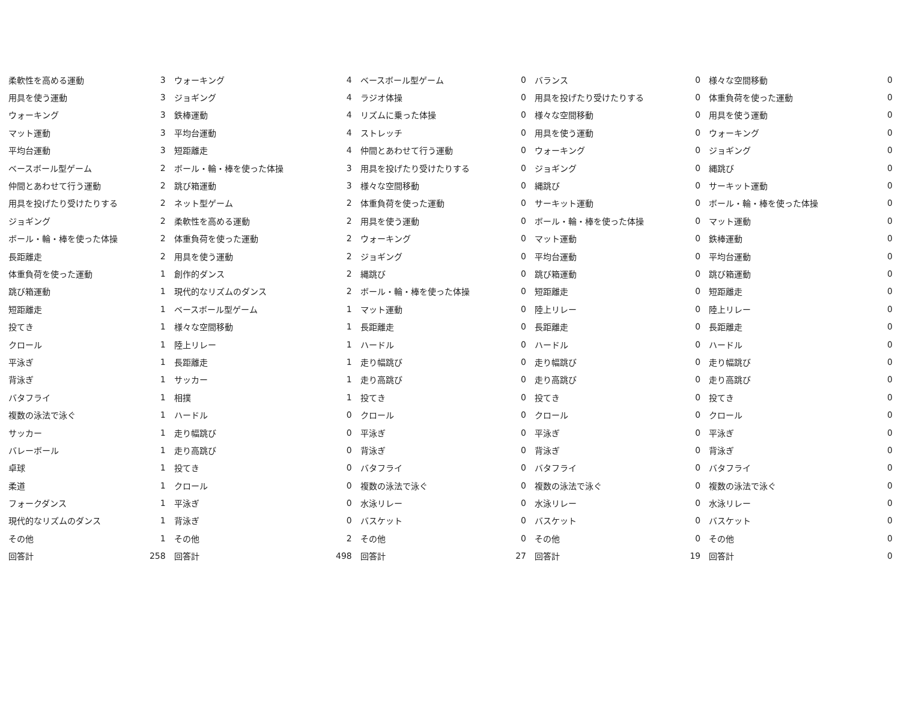| 柔軟性を高める運動 | 3 | ウォーキング | 4 | ベースボール型ゲーム | 0 | バランス | 0 | 様々な空間移動 | 0 |
| 用具を使う運動 | 3 | ジョギング | 4 | ラジオ体操 | 0 | 用具を投げたり受けたりする | 0 | 体重負荷を使った運動 | 0 |
| ウォーキング | 3 | 鉄棒運動 | 4 | リズムに乗った体操 | 0 | 様々な空間移動 | 0 | 用具を使う運動 | 0 |
| マット運動 | 3 | 平均台運動 | 4 | ストレッチ | 0 | 用具を使う運動 | 0 | ウォーキング | 0 |
| 平均台運動 | 3 | 短距離走 | 4 | 仲間とあわせて行う運動 | 0 | ウォーキング | 0 | ジョギング | 0 |
| ベースボール型ゲーム | 2 | ボール・輪・棒を使った体操 | 3 | 用具を投げたり受けたりする | 0 | ジョギング | 0 | 縄跳び | 0 |
| 仲間とあわせて行う運動 | 2 | 跳び箱運動 | 3 | 様々な空間移動 | 0 | 縄跳び | 0 | サーキット運動 | 0 |
| 用具を投げたり受けたりする | 2 | ネット型ゲーム | 2 | 体重負荷を使った運動 | 0 | サーキット運動 | 0 | ボール・輪・棒を使った体操 | 0 |
| ジョギング | 2 | 柔軟性を高める運動 | 2 | 用具を使う運動 | 0 | ボール・輪・棒を使った体操 | 0 | マット運動 | 0 |
| ボール・輪・棒を使った体操 | 2 | 体重負荷を使った運動 | 2 | ウォーキング | 0 | マット運動 | 0 | 鉄棒運動 | 0 |
| 長距離走 | 2 | 用具を使う運動 | 2 | ジョギング | 0 | 平均台運動 | 0 | 平均台運動 | 0 |
| 体重負荷を使った運動 | 1 | 創作的ダンス | 2 | 縄跳び | 0 | 跳び箱運動 | 0 | 跳び箱運動 | 0 |
| 跳び箱運動 | 1 | 現代的なリズムのダンス | 2 | ボール・輪・棒を使った体操 | 0 | 短距離走 | 0 | 短距離走 | 0 |
| 短距離走 | 1 | ベースボール型ゲーム | 1 | マット運動 | 0 | 陸上リレー | 0 | 陸上リレー | 0 |
| 投てき | 1 | 様々な空間移動 | 1 | 長距離走 | 0 | 長距離走 | 0 | 長距離走 | 0 |
| クロール | 1 | 陸上リレー | 1 | ハードル | 0 | ハードル | 0 | ハードル | 0 |
| 平泳ぎ | 1 | 長距離走 | 1 | 走り幅跳び | 0 | 走り幅跳び | 0 | 走り幅跳び | 0 |
| 背泳ぎ | 1 | サッカー | 1 | 走り高跳び | 0 | 走り高跳び | 0 | 走り高跳び | 0 |
| バタフライ | 1 | 相撲 | 1 | 投てき | 0 | 投てき | 0 | 投てき | 0 |
| 複数の泳法で泳ぐ | 1 | ハードル | 0 | クロール | 0 | クロール | 0 | クロール | 0 |
| サッカー | 1 | 走り幅跳び | 0 | 平泳ぎ | 0 | 平泳ぎ | 0 | 平泳ぎ | 0 |
| バレーボール | 1 | 走り高跳び | 0 | 背泳ぎ | 0 | 背泳ぎ | 0 | 背泳ぎ | 0 |
| 卓球 | 1 | 投てき | 0 | バタフライ | 0 | バタフライ | 0 | バタフライ | 0 |
| 柔道 | 1 | クロール | 0 | 複数の泳法で泳ぐ | 0 | 複数の泳法で泳ぐ | 0 | 複数の泳法で泳ぐ | 0 |
| フォークダンス | 1 | 平泳ぎ | 0 | 水泳リレー | 0 | 水泳リレー | 0 | 水泳リレー | 0 |
| 現代的なリズムのダンス | 1 | 背泳ぎ | 0 | バスケット | 0 | バスケット | 0 | バスケット | 0 |
| その他 | 1 | その他 | 2 | その他 | 0 | その他 | 0 | その他 | 0 |
| 回答計 | 258 | 回答計 | 498 | 回答計 | 27 | 回答計 | 19 | 回答計 | 0 |